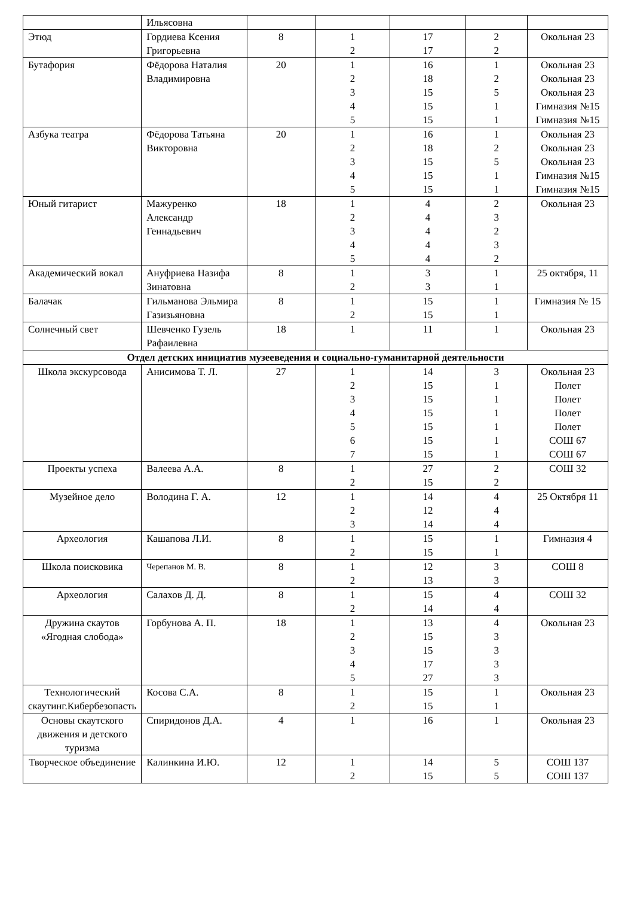| | Ильясовна | | | | | |
| Этюд | Гордиева Ксения Григорьевна | 8 | 1 2 | 17 17 | 2 2 | Окольная 23 |
| Бутафория | Фёдорова Наталия Владимировна | 20 | 1 2 3 4 5 | 16 18 15 15 15 | 1 2 5 1 1 | Окольная 23 Окольная 23 Окольная 23 Гимназия №15 Гимназия №15 |
| Азбука театра | Фёдорова Татьяна Викторовна | 20 | 1 2 3 4 5 | 16 18 15 15 15 | 1 2 5 1 1 | Окольная 23 Окольная 23 Окольная 23 Гимназия №15 Гимназия №15 |
| Юный гитарист | Мажуренко Александр Геннадьевич | 18 | 1 2 3 4 5 | 4 4 4 4 4 | 2 3 2 3 2 | Окольная 23 |
| Академический вокал | Ануфриева Назифа Зинатовна | 8 | 1 2 | 3 3 | 1 1 | 25 октября, 11 |
| Балачак | Гильманова Эльмира Газизьяновна | 8 | 1 2 | 15 15 | 1 1 | Гимназия № 15 |
| Солнечный свет | Шевченко Гузель Рафаилевна | 18 | 1 | 11 | 1 | Окольная 23 |
| Отдел детских инициатив музееведения и социально-гуманитарной деятельности | | | | | | |
| Школа экскурсовода | Анисимова Т. Л. | 27 | 1 2 3 4 5 6 7 | 14 15 15 15 15 15 15 | 3 1 1 1 1 1 1 | Окольная 23 Полет Полет Полет Полет СОШ 67 СОШ 67 |
| Проекты успеха | Валеева А.А. | 8 | 1 2 | 27 15 | 2 2 | СОШ 32 |
| Музейное дело | Володина Г. А. | 12 | 1 2 3 | 14 12 14 | 4 4 4 | 25 Октября 11 |
| Археология | Кашапова Л.И. | 8 | 1 2 | 15 15 | 1 1 | Гимназия 4 |
| Школа поисковика | Черепанов М. В. | 8 | 1 2 | 12 13 | 3 3 | СОШ 8 |
| Археология | Салахов Д. Д. | 8 | 1 2 | 15 14 | 4 4 | СОШ 32 |
| Дружина скаутов «Ягодная слобода» | Горбунова А. П. | 18 | 1 2 3 4 5 | 13 15 15 17 27 | 4 3 3 3 3 | Окольная 23 |
| Технологический скаутинг.Кибербезопасть | Косова С.А. | 8 | 1 2 | 15 15 | 1 1 | Окольная 23 |
| Основы скаутского движения и детского туризма | Спиридонов Д.А. | 4 | 1 | 16 | 1 | Окольная 23 |
| Творческое объединение | Калинкина И.Ю. | 12 | 1 2 | 14 15 | 5 5 | СОШ 137 СОШ 137 |